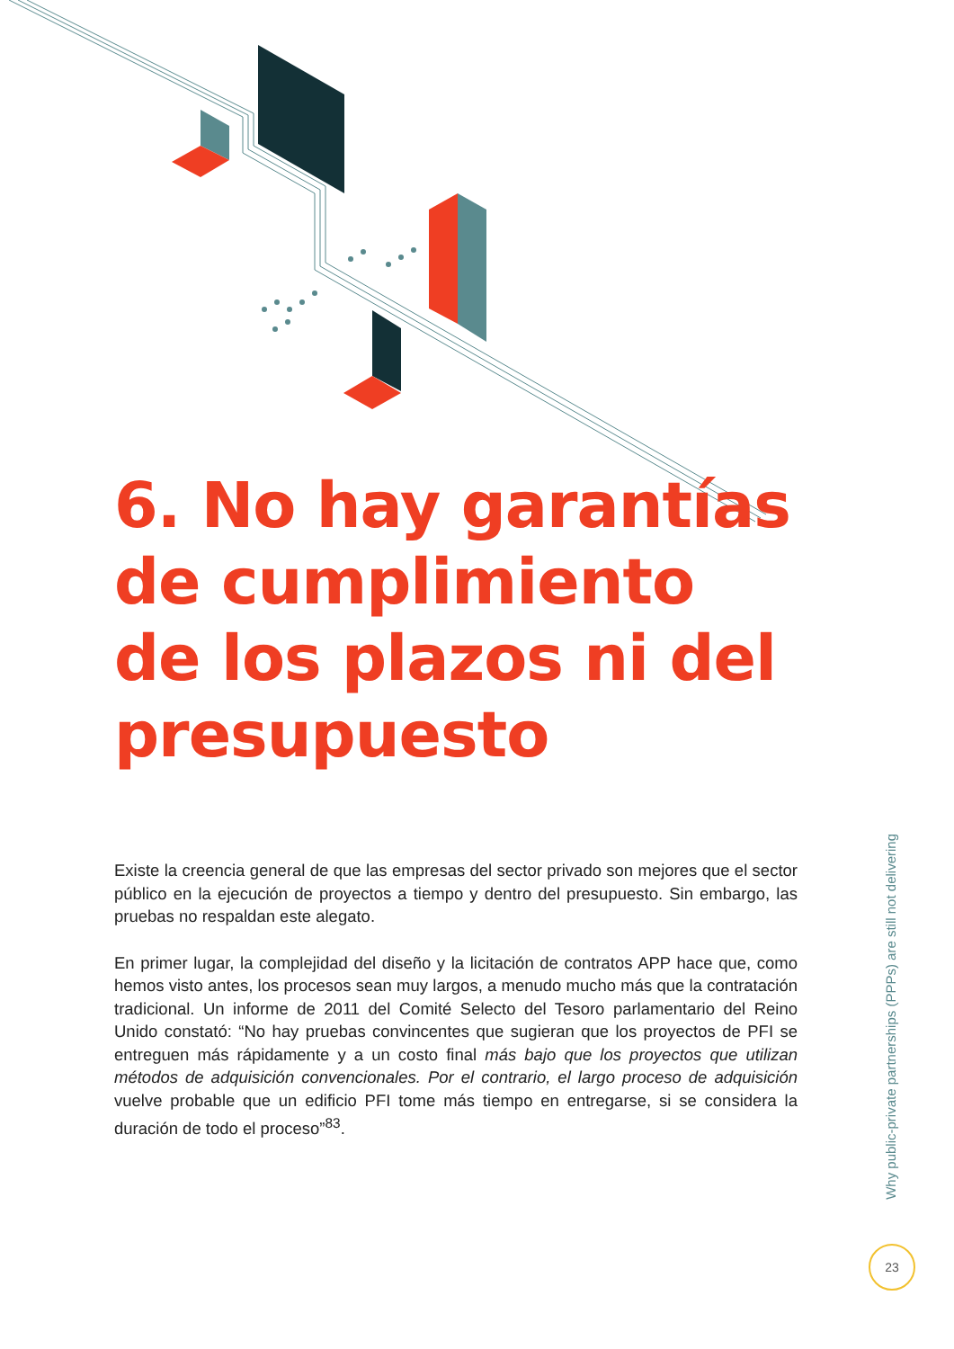6. No hay garantías de cumplimiento de los plazos ni del presupuesto
Existe la creencia general de que las empresas del sector privado son mejores que el sector público en la ejecución de proyectos a tiempo y dentro del presupuesto. Sin embargo, las pruebas no respaldan este alegato.
En primer lugar, la complejidad del diseño y la licitación de contratos APP hace que, como hemos visto antes, los procesos sean muy largos, a menudo mucho más que la contratación tradicional. Un informe de 2011 del Comité Selecto del Tesoro parlamentario del Reino Unido constató: “No hay pruebas convincentes que sugieran que los proyectos de PFI se entreguen más rápidamente y a un costo final más bajo que los proyectos que utilizan métodos de adquisición convencionales. Por el contrario, el largo proceso de adquisición vuelve probable que un edificio PFI tome más tiempo en entregarse, si se considera la duración de todo el proceso”<sup>83</sup>.
Why public-private partnerships (PPPs) are still not delivering
23